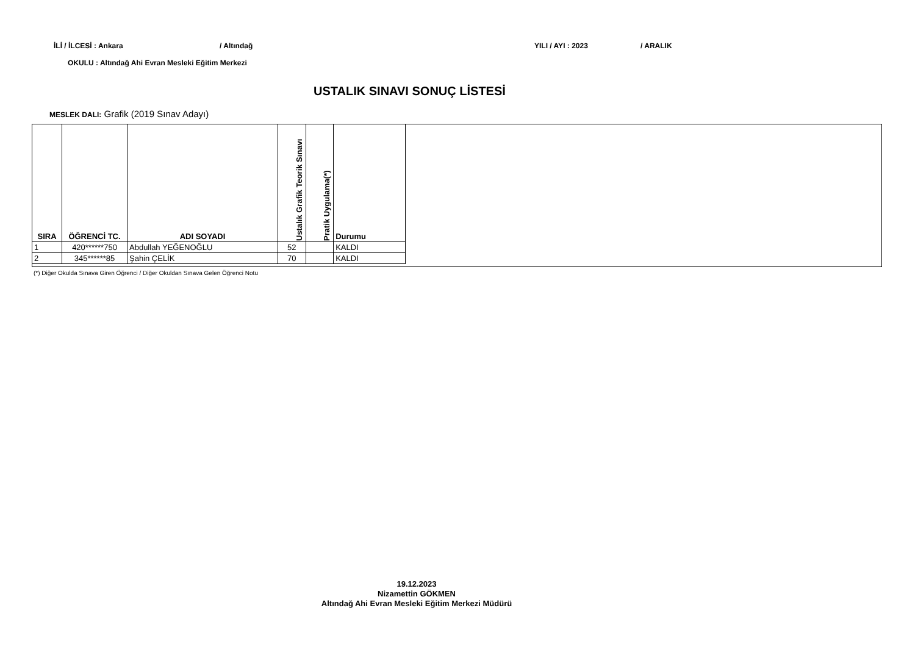İLİ / İLCESİ : Ankara / Altındağ YILI / AYI : 2023 / ARALIK
OKULU : Altındağ Ahi Evran Mesleki Eğitim Merkezi
USTALIK SINAVI SONUÇ LİSTESİ
MESLEK DALI: Grafik (2019 Sınav Adayı)
| SIRA | ÖĞRENCİ TC. | ADI SOYADI | Ustalık Grafik Teorik Sınavı | Pratik Uygulama(*) | Durumu |
| --- | --- | --- | --- | --- | --- |
| 1 | 420******750 | Abdullah YEĞENOĞLU | 52 | | KALDI |
| 2 | 345******85 | Şahin ÇELİK | 70 | | KALDI |
(*) Diğer Okulda Sınava Giren Öğrenci / Diğer Okuldan Sınava Gelen Öğrenci Notu
19.12.2023
Nizamettin GÖKMEN
Altındağ Ahi Evran Mesleki Eğitim Merkezi Müdürü